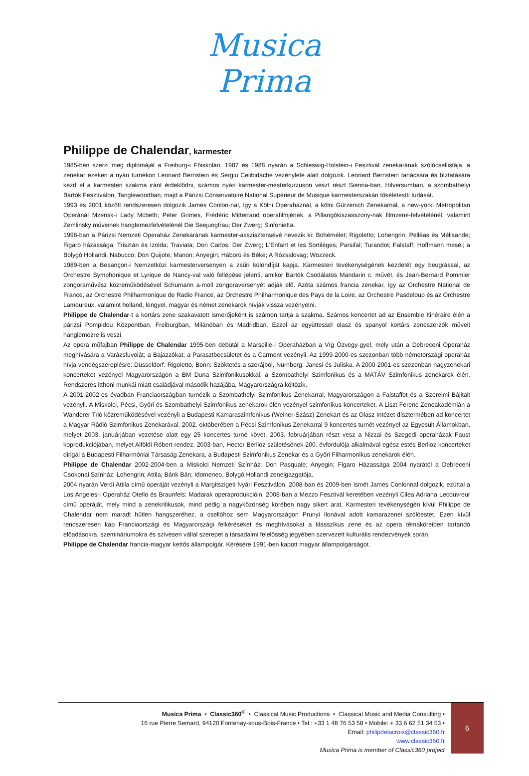Musica
Prima
Philippe de Chalendar, karmester
1985-ben szerzi meg diplomáját a Freiburg-i Főiskolán. 1987 és 1988 nyarán a Schleswig-Holstein-i Fesztivál zenekarának szólócsellistája, a zenekar ezeken a nyári turnékon Leonard Bernstein és Sergiu Celibidache vezénylete alatt dolgozik. Leonard Bernstein tanácsára és bíztatására kezd el a karmesteri szakma iránt érdeklődni, számos nyári karmester-mesterkurzuson veszt részt Sienna-ban, Hilversumban, a szombathelyi Bartók Fesztiválon, Tanglewoodban, majd a Párizsi Conservatoire National Supérieur de Musique karmesterszakán tökéletesíti tudását.
1993 és 2001 között rendszeresen dolgozik James Conlon-nal, így a Kölni Operaháznál, a kölni Gürzenich Zenekarnál, a new-yorki Metropolitan Operánál Mzensk-i Lady Mcbeth; Peter Grimes, Frédéric Mitterrand operafilmjének, a Pillangókiszasszony-nak filmzene-felvételénél, valamint Zemlinsky műveinek hanglemezfelvételénél Die Seejungfrau; Der Zwerg; Sinfonietta.
1996-ban a Párizsi Nemzeti Operaház Zenekarának karmester-asszisztensévé nevezik ki: Bohémélet; Rigoletto; Lohengrin; Pelléas és Mélisande; Figaro házassága; Trisztán és Izolda; Traviata; Don Carlos; Der Zwerg; L'Enfant et les Sortilèges; Parsifal; Turandot; Falstaff; Hoffmann meséi; a Bolygó Hollandi; Nabucco; Don Quijote; Manon; Anyegin; Háború és Béke; A Rózsalovag; Wozzeck.
1989-ben a Besançon-i Nemzetközi karmesterversenyen a zsűri különdíját kapja. Karmesteri tevékenységének kezdetét egy beugrással, az Orchestre Symphonique et Lyrique de Nancy-val való fellépése jelenti, amikor Bartók Csodálatos Mandarin c. művét, és Jean-Bernard Pommier zongoraművész közreműködésével Schumann a-moll zongoraversenyét adják elő. Azóta számos francia zenekar, így az Orchestre National de France, az Orchestre Philharmonique de Radio France, az Orchestre Philharmonique des Pays de la Loire, az Orchestre Pasdeloup és az Orchestre Lamoureux, valamint holland, lengyel, magyar és német zenekarok hívják vissza vezényelni.
Philippe de Chalendar-t a kortárs zene szakavatott ismerőjeként is számon tartja a szakma. Számos koncertet ad az Ensemble Itinéraire élén a párizsi Pompidou Központban, Freiburgban, Milánóban és Madridban. Ezzel az együttessel olasz és spanyol kortárs zeneszerzők műveit hanglemezre is veszi.
Az opera műfajban Philippe de Chalendar 1995-ben debütál a Marseille-i Operaházban a Víg Özvegy-gyel, mely után a Debreceni Operaház meghívására a Varázsfuvolát; a Bajazzókat; a Parasztbecsületet és a Carment vezényli. Az 1999-2000-es szezonban több németországi operaház hívja vendégszereplésre: Düsseldorf: Rigoletto, Bonn: Szöktetés a szerájból, Nürnberg: Jancsi és Juliska. A 2000-2001-es szezonban nagyzenekari koncerteket vezényel Magyarországon a BM Duna Szimfonikusokkal, a Szombathelyi Szimfonikus és a MATÁV Szimfonikus zenekarok élén. Rendszeres itthoni munkái miatt családjával második hazájába, Magyarországra költözik.
A 2001-2002-es évadban Franciaországban turnézik a Szombathelyi Szimfonikus Zenekarral, Magyarországon a Falstaffot és a Szerelmi Bájitalt vezényli. A Miskolci, Pécsi, Győri és Szombathelyi Szimfonikus zenekarok élén vezényel szimfonikus koncerteket. A Liszt Ferenc Zeneakadémián a Wanderer Trió közreműködésével vezényli a Budapesti Kamaraszimfonikus (Weiner-Szász) Zenekart és az Olasz Intézet dísztermében ad koncertet a Magyar Rádió Szimfonikus Zenekarával. 2002. októberében a Pécsi Szimfonikus Zenekarral 9 koncertes turnét vezényel az Egyesült Államokban, melyet 2003. januárjában vezetése alatt egy 25 koncertes turné követ. 2003. februárjában részt vesz a Nizzai és Szegedi operaházak Faust koprodukciójában, melyet Alföldi Róbert rendez. 2003-ban, Hector Berlioz születésének 200. évfordulója alkalmával egész estés Berlioz koncerteket dirigál a Budapesti Filharmóniai Társaság Zenekara, a Budapesti Szimfonikus Zenekar és a Győri Filharmonikus zenekarok élén.
Philippe de Chalendar 2002-2004-ben a Miskolci Nemzeti Színház: Don Pasquale; Anyegin; Figaro Házassága 2004 nyarától a Debreceni Csokonai Színház: Lohengrin; Attila; Bánk Bán; Idomeneo, Bolygó Hollandi zeneigazgatója.
2004 nyarán Verdi Attila című operáját vezényli a Margitszigeti Nyári Fesztiválon. 2008-ban és 2009-ben ismét James Conlonnal dolgozik, ezúttal a Los Angeles-i Operaház Otello és Braunfels: Madarak operaprodukcióin. 2008-ban a Mezzo Fesztivál keretében vezényli Cilea Adriana Lecouvreur című operáját, mely mind a zenekritikusok, mind pedig a nagyközönség körében nagy sikert arat. Karmesteri tevékenységén kívül Philippe de Chalendar nem maradt hűtlen hangszeréhez, a csellóhoz sem Magyarországon Prunyi Ilonával adott kamarazenei szólóestet. Ezen kívül rendszeresen kap Franciaországi és Magyarországi felkéréseket és meghívásokat a klasszikus zene és az opera témaköreiben tartandó előadásokra, szemináriumokra és szívesen vállal szerepet a társadalmi felelősség jegyében szervezett kulturális rendezvények során.
Philippe de Chalendar francia-magyar kettős állampolgár. Kérésére 1991-ben kapott magyar állampolgárságot.
Musica Prima • Classic360<sup>®</sup> • Classical Music Productions • Classical Music and Media Consulting •
16 rue Pierre Semard, 94120 Fontenay-sous-Bois-France • Tel.: +33 1 48 76 53 58 • Mobile: + 33 6 62 51 34 53 •
Email: philipdelacroix@classic360.fr
www.classic360.fr
Musica Prima is member of Classic360 project
6